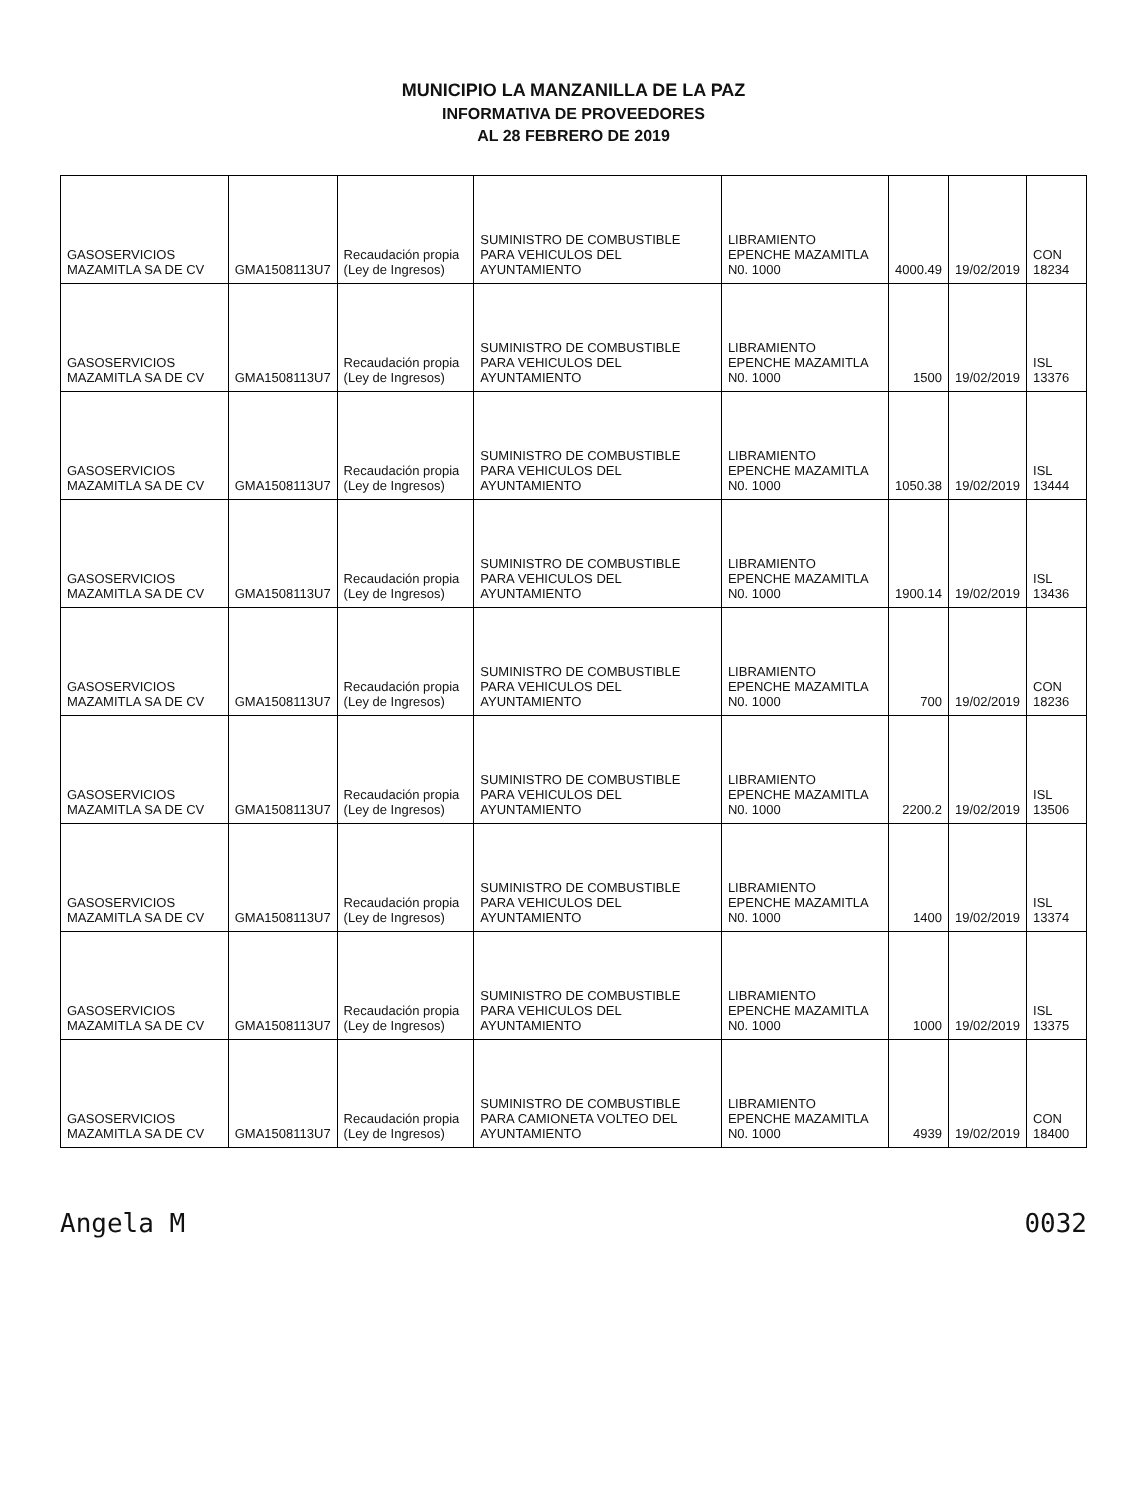MUNICIPIO LA MANZANILLA DE LA PAZ
INFORMATIVA DE PROVEEDORES
AL 28 FEBRERO DE 2019
| GASOSERVICIOS MAZAMITLA SA DE CV | GMA1508113U7 | Recaudación propia (Ley de Ingresos) | SUMINISTRO DE COMBUSTIBLE PARA VEHICULOS DEL AYUNTAMIENTO | LIBRAMIENTO EPENCHE MAZAMITLA N0. 1000 | 4000.49 | 19/02/2019 | CON 18234 |
| GASOSERVICIOS MAZAMITLA SA DE CV | GMA1508113U7 | Recaudación propia (Ley de Ingresos) | SUMINISTRO DE COMBUSTIBLE PARA VEHICULOS DEL AYUNTAMIENTO | LIBRAMIENTO EPENCHE MAZAMITLA N0. 1000 | 1500 | 19/02/2019 | ISL 13376 |
| GASOSERVICIOS MAZAMITLA SA DE CV | GMA1508113U7 | Recaudación propia (Ley de Ingresos) | SUMINISTRO DE COMBUSTIBLE PARA VEHICULOS DEL AYUNTAMIENTO | LIBRAMIENTO EPENCHE MAZAMITLA N0. 1000 | 1050.38 | 19/02/2019 | ISL 13444 |
| GASOSERVICIOS MAZAMITLA SA DE CV | GMA1508113U7 | Recaudación propia (Ley de Ingresos) | SUMINISTRO DE COMBUSTIBLE PARA VEHICULOS DEL AYUNTAMIENTO | LIBRAMIENTO EPENCHE MAZAMITLA N0. 1000 | 1900.14 | 19/02/2019 | ISL 13436 |
| GASOSERVICIOS MAZAMITLA SA DE CV | GMA1508113U7 | Recaudación propia (Ley de Ingresos) | SUMINISTRO DE COMBUSTIBLE PARA VEHICULOS DEL AYUNTAMIENTO | LIBRAMIENTO EPENCHE MAZAMITLA N0. 1000 | 700 | 19/02/2019 | CON 18236 |
| GASOSERVICIOS MAZAMITLA SA DE CV | GMA1508113U7 | Recaudación propia (Ley de Ingresos) | SUMINISTRO DE COMBUSTIBLE PARA VEHICULOS DEL AYUNTAMIENTO | LIBRAMIENTO EPENCHE MAZAMITLA N0. 1000 | 2200.2 | 19/02/2019 | ISL 13506 |
| GASOSERVICIOS MAZAMITLA SA DE CV | GMA1508113U7 | Recaudación propia (Ley de Ingresos) | SUMINISTRO DE COMBUSTIBLE PARA VEHICULOS DEL AYUNTAMIENTO | LIBRAMIENTO EPENCHE MAZAMITLA N0. 1000 | 1400 | 19/02/2019 | ISL 13374 |
| GASOSERVICIOS MAZAMITLA SA DE CV | GMA1508113U7 | Recaudación propia (Ley de Ingresos) | SUMINISTRO DE COMBUSTIBLE PARA VEHICULOS DEL AYUNTAMIENTO | LIBRAMIENTO EPENCHE MAZAMITLA N0. 1000 | 1000 | 19/02/2019 | ISL 13375 |
| GASOSERVICIOS MAZAMITLA SA DE CV | GMA1508113U7 | Recaudación propia (Ley de Ingresos) | SUMINISTRO DE COMBUSTIBLE PARA CAMIONETA VOLTEO DEL AYUNTAMIENTO | LIBRAMIENTO EPENCHE MAZAMITLA N0. 1000 | 4939 | 19/02/2019 | CON 18400 |
Angela M 0032